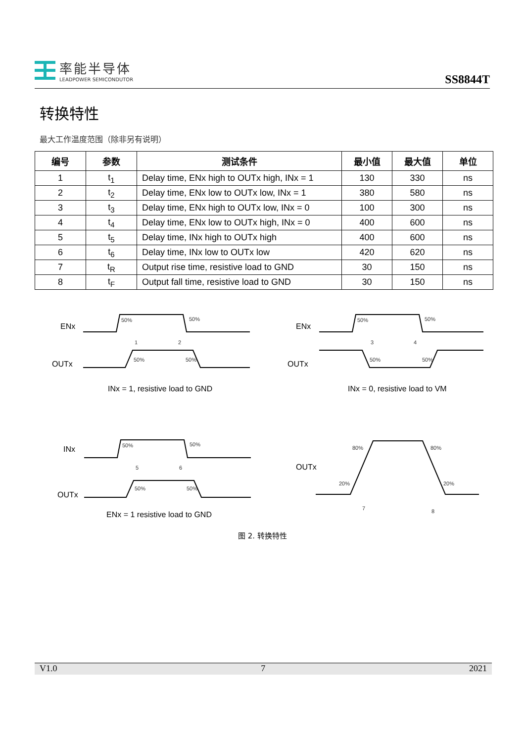率能半导体
LEADPOWER SEMICONDUTOR
SS8844T
转换特性
最大工作温度范围（除非另有说明）
| 编号 | 参数 | 测试条件 | 最小值 | 最大值 | 单位 |
| --- | --- | --- | --- | --- | --- |
| 1 | t<sub>1</sub> | Delay time, ENx high to OUTx high, INx = 1 | 130 | 330 | ns |
| 2 | t<sub>2</sub> | Delay time, ENx low to OUTx low, INx = 1 | 380 | 580 | ns |
| 3 | t<sub>3</sub> | Delay time, ENx high to OUTx low, INx = 0 | 100 | 300 | ns |
| 4 | t<sub>4</sub> | Delay time, ENx low to OUTx high, INx = 0 | 400 | 600 | ns |
| 5 | t<sub>5</sub> | Delay time, INx high to OUTx high | 400 | 600 | ns |
| 6 | t<sub>6</sub> | Delay time, INx low to OUTx low | 420 | 620 | ns |
| 7 | t<sub>R</sub> | Output rise time, resistive load to GND | 30 | 150 | ns |
| 8 | t<sub>F</sub> | Output fall time, resistive load to GND | 30 | 150 | ns |
ENx
OUTx
ENx
OUTx
INx
OUTx
OUTx
INx = 1, resistive load to GND
INx = 0, resistive load to VM
ENx = 1 resistive load to GND
50%
50%
50%
50%
50%
50%
50%
50%
50%
50%
50%
50%
80%
80%
20%
20%
1
2
3
4
5
6
7
8
图 2. 转换特性
V1.0 7 2021